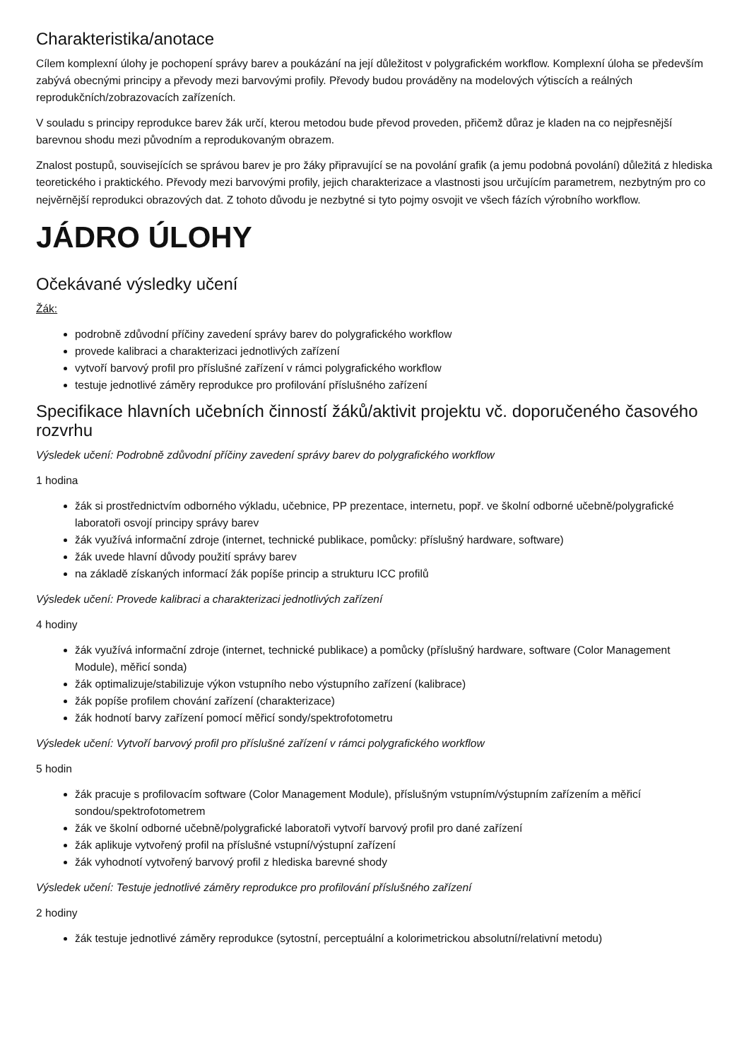Charakteristika/anotace
Cílem komplexní úlohy je pochopení správy barev a poukázání na její důležitost v polygrafickém workflow. Komplexní úloha se především zabývá obecnými principy a převody mezi barvovými profily. Převody budou prováděny na modelových výtiscích a reálných reprodukčních/zobrazovacích zařízeních.
V souladu s principy reprodukce barev žák určí, kterou metodou bude převod proveden, přičemž důraz je kladen na co nejpřesnější barevnou shodu mezi původním a reprodukovaným obrazem.
Znalost postupů, souvisejících se správou barev je pro žáky připravující se na povolání grafik (a jemu podobná povolání) důležitá z hlediska teoretického i praktického. Převody mezi barvovými profily, jejich charakterizace a vlastnosti jsou určujícím parametrem, nezbytným pro co nejvěrnější reprodukci obrazových dat. Z tohoto důvodu je nezbytné si tyto pojmy osvojit ve všech fázích výrobního workflow.
JÁDRO ÚLOHY
Očekávané výsledky učení
Žák:
podrobně zdůvodní příčiny zavedení správy barev do polygrafického workflow
provede kalibraci a charakterizaci jednotlivých zařízení
vytvoří barvový profil pro příslušné zařízení v rámci polygrafického workflow
testuje jednotlivé záměry reprodukce pro profilování příslušného zařízení
Specifikace hlavních učebních činností žáků/aktivit projektu vč. doporučeného časového rozvrhu
Výsledek učení: Podrobně zdůvodní příčiny zavedení správy barev do polygrafického workflow
1 hodina
žák si prostřednictvím odborného výkladu, učebnice, PP prezentace, internetu, popř. ve školní odborné učebně/polygrafické laboratoři osvojí principy správy barev
žák využívá informační zdroje (internet, technické publikace, pomůcky: příslušný hardware, software)
žák uvede hlavní důvody použití správy barev
na základě získaných informací žák popíše princip a strukturu ICC profilů
Výsledek učení: Provede kalibraci a charakterizaci jednotlivých zařízení
4 hodiny
žák využívá informační zdroje (internet, technické publikace) a pomůcky (příslušný hardware, software (Color Management Module), měřicí sonda)
žák optimalizuje/stabilizuje výkon vstupního nebo výstupního zařízení (kalibrace)
žák popíše profilem chování zařízení (charakterizace)
žák hodnotí barvy zařízení pomocí měřicí sondy/spektrofotometru
Výsledek učení: Vytvoří barvový profil pro příslušné zařízení v rámci polygrafického workflow
5 hodin
žák pracuje s profilovacím software (Color Management Module), příslušným vstupním/výstupním zařízením a měřicí sondou/spektrofotometrem
žák ve školní odborné učebně/polygrafické laboratoři vytvoří barvový profil pro dané zařízení
žák aplikuje vytvořený profil na příslušné vstupní/výstupní zařízení
žák vyhodnotí vytvořený barvový profil z hlediska barevné shody
Výsledek učení: Testuje jednotlivé záměry reprodukce pro profilování příslušného zařízení
2 hodiny
žák testuje jednotlivé záměry reprodukce (sytostní, perceptuální a kolorimetrickou absolutní/relativní metodu)